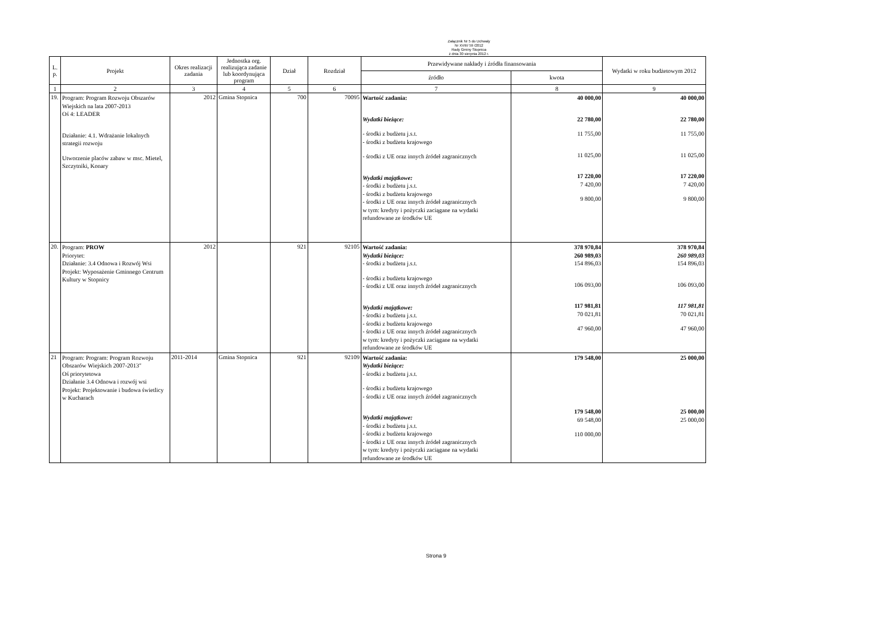Załącznik Nr 5 do Uchwały
Nr XVIII/ 59 /2012
Rady Gminy Stopnica
z dnia 30 sierpnia 2012 r.
| L. p. | Projekt | Okres realizacji zadania | Jednostka org. realizująca zadanie lub koordynująca program | Dział | Rozdział | Przewidywane nakłady i źródła finansowania | | Wydatki w roku budżetowym 2012 |
| --- | --- | --- | --- | --- | --- | --- | --- | --- |
| | | | | | | źródło | kwota | |
| 1 | 2 | 3 | 4 | 5 | 6 | 7 | 8 | 9 |
| 19. | Program: Program Rozwoju Obszarów Wiejskich na lata 2007-2013 Oś 4: LEADER Działanie: 4.1. Wdrażanie lokalnych strategii rozwoju Utworzenie placów zabaw w msc. Mietel, Szczytniki, Konary | 2012 | Gmina Stopnica | 700 | 70095 | Wartość zadania: Wydatki bieżące: - środki z budżetu j.s.t. - środki z budżetu krajowego - środki z UE oraz innych źródeł zagranicznych Wydatki majątkowe: - środki z budżetu j.s.t. - środki z budżetu krajowego - środki z UE oraz innych źródeł zagranicznych w tym: kredyty i pożyczki zaciągane na wydatki refundowane ze środków UE | 40 000,00 22 780,00 11 755,00 11 025,00 17 220,00 7 420,00 9 800,00 | 40 000,00 22 780,00 11 755,00 11 025,00 17 220,00 7 420,00 9 800,00 |
| 20. | Program: PROW Priorytet: Działanie: 3.4 Odnowa i Rozwój Wsi Projekt: Wyposażenie Gminnego Centrum Kultury w Stopnicy | 2012 | | 921 | 92105 | Wartość zadania: Wydatki bieżące: - środki z budżetu j.s.t. - środki z budżetu krajowego - środki z UE oraz innych źródeł zagranicznych Wydatki majątkowe: - środki z budżetu j.s.t. - środki z budżetu krajowego - środki z UE oraz innych źródeł zagranicznych w tym: kredyty i pożyczki zaciągane na wydatki refundowane ze środków UE | 378 970,84 260 989,03 154 896,03 106 093,00 117 981,81 70 021,81 47 960,00 | 378 970,84 260 989,03 154 896,03 106 093,00 117 981,81 70 021,81 47 960,00 |
| 21 | Program: Program: Program Rozwoju Obszarów Wiejskich 2007-2013" Oś priorytetowa Działanie 3.4 Odnowa i rozwój wsi Projekt: Projektowanie i budowa świetlicy w Kucharach | 2011-2014 | Gmina Stopnica | 921 | 92109 | Wartość zadania: Wydatki bieżące: - środki z budżetu j.s.t. - środki z budżetu krajowego - środki z UE oraz innych źródeł zagranicznych Wydatki majątkowe: - środki z budżetu j.s.t. - środki z budżetu krajowego - środki z UE oraz innych źródeł zagranicznych w tym: kredyty i pożyczki zaciągane na wydatki refundowane ze środków UE | 179 548,00 179 548,00 69 548,00 110 000,00 | 25 000,00 25 000,00 25 000,00 |
Strona 9